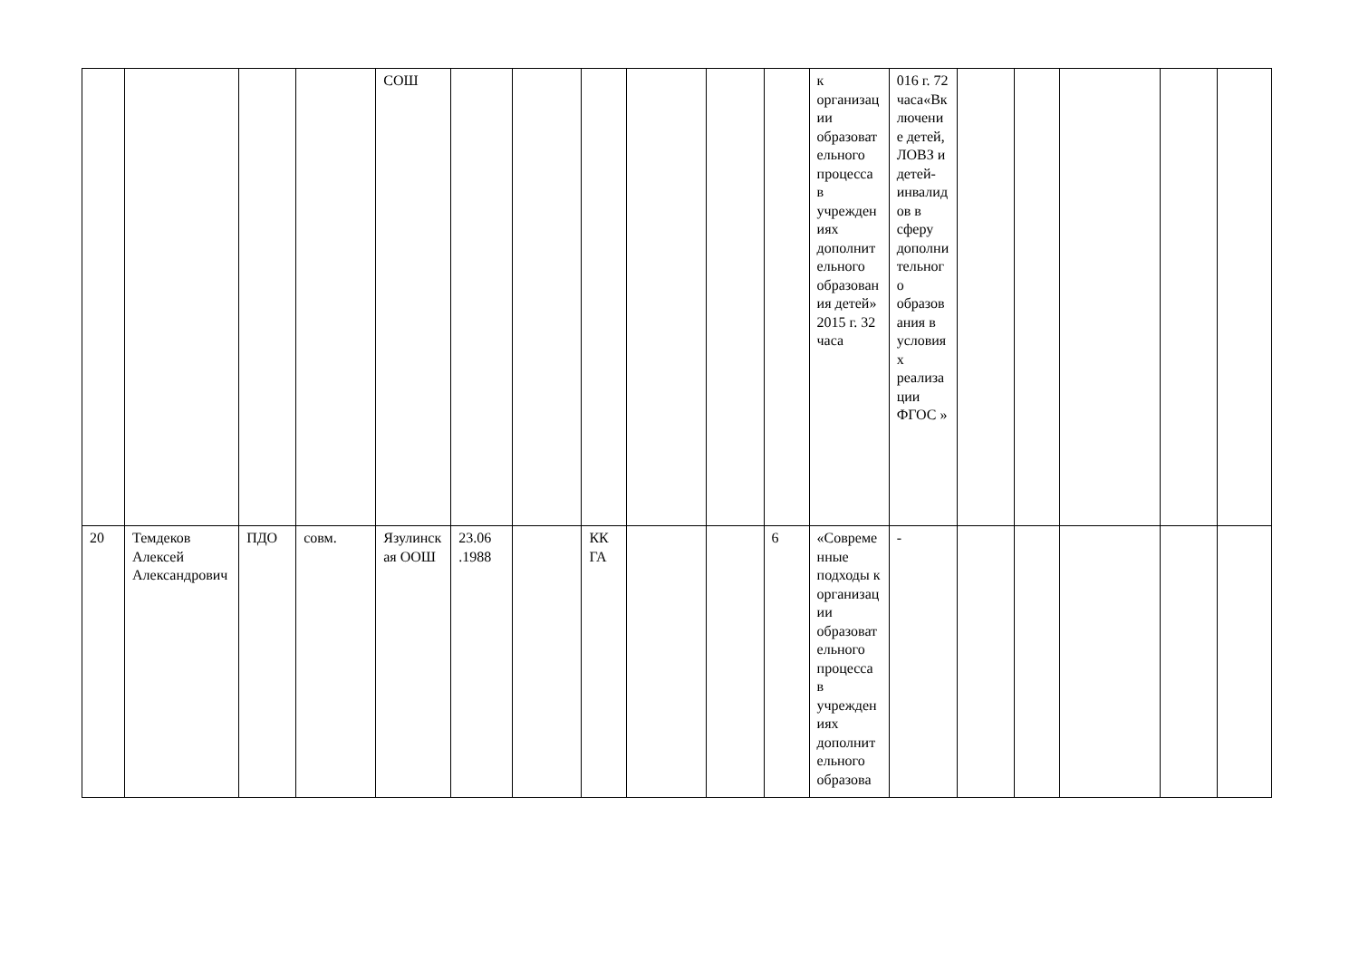| | | | | СОШ | | | | | | | к организации образовательного процесса в учреждениях дополнительного образования детей» 2015 г. 32 часа | 016 г. 72 часа«Включение детей, ЛОВЗ и детей-инвалидов в сферу дополнительного образования в условиях реализации ФГОС » | | | | | |
| 20 | Темдеков Алексей Александрович | ПДО | совм. | Язулинская ООШ | 23.06 .1988 | | КК ГА | | | 6 | «Современные подходы к организации образовательного процесса в учреждениях дополнительного образова | - | | | | | |